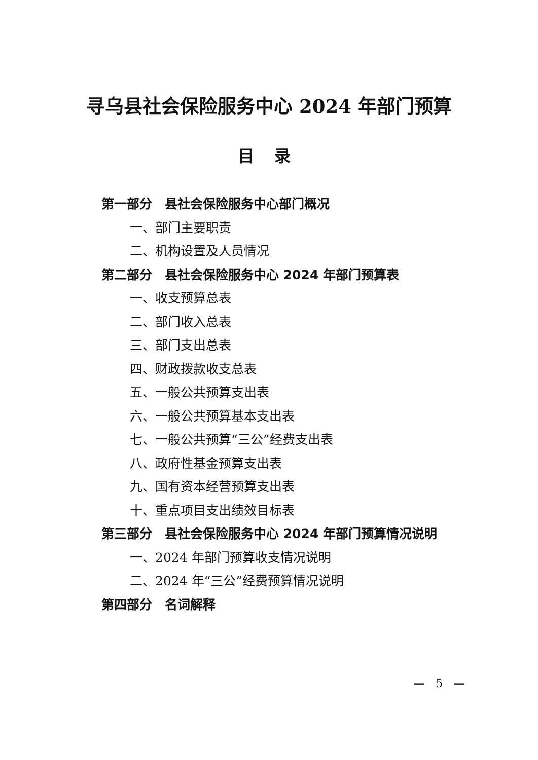寻乌县社会保险服务中心 2024 年部门预算
目录
第一部分　县社会保险服务中心部门概况
一、部门主要职责
二、机构设置及人员情况
第二部分　县社会保险服务中心 2024 年部门预算表
一、收支预算总表
二、部门收入总表
三、部门支出总表
四、财政拨款收支总表
五、一般公共预算支出表
六、一般公共预算基本支出表
七、一般公共预算“三公”经费支出表
八、政府性基金预算支出表
九、国有资本经营预算支出表
十、重点项目支出绩效目标表
第三部分　县社会保险服务中心 2024 年部门预算情况说明
一、2024 年部门预算收支情况说明
二、2024 年“三公”经费预算情况说明
第四部分　名词解释
—　5　—